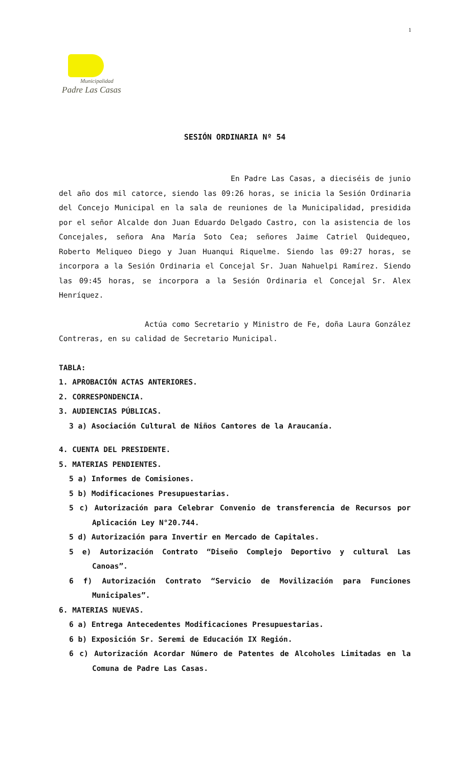1
Municipalidad
Padre Las Casas
SESIÓN ORDINARIA Nº 54
En Padre Las Casas, a dieciséis de junio del año dos mil catorce, siendo las 09:26 horas, se inicia la Sesión Ordinaria del Concejo Municipal en la sala de reuniones de la Municipalidad, presidida por el señor Alcalde don Juan Eduardo Delgado Castro, con la asistencia de los Concejales, señora Ana María Soto Cea; señores Jaime Catriel Quidequeo, Roberto Meliqueo Diego y Juan Huanqui Riquelme. Siendo las 09:27 horas, se incorpora a la Sesión Ordinaria el Concejal Sr. Juan Nahuelpi Ramírez. Siendo las 09:45 horas, se incorpora a la Sesión Ordinaria el Concejal Sr. Alex Henríquez.
Actúa como Secretario y Ministro de Fe, doña Laura González Contreras, en su calidad de Secretario Municipal.
TABLA:
1. APROBACIÓN ACTAS ANTERIORES.
2. CORRESPONDENCIA.
3. AUDIENCIAS PÚBLICAS.
3 a) Asociación Cultural de Niños Cantores de la Araucanía.
4. CUENTA DEL PRESIDENTE.
5. MATERIAS PENDIENTES.
5 a) Informes de Comisiones.
5 b) Modificaciones Presupuestarias.
5 c) Autorización para Celebrar Convenio de transferencia de Recursos por Aplicación Ley N°20.744.
5 d) Autorización para Invertir en Mercado de Capitales.
5 e) Autorización Contrato “Diseño Complejo Deportivo y cultural Las Canoas”.
6 f) Autorización Contrato “Servicio de Movilización para Funciones Municipales”.
6. MATERIAS NUEVAS.
6 a) Entrega Antecedentes Modificaciones Presupuestarias.
6 b) Exposición Sr. Seremi de Educación IX Región.
6 c) Autorización Acordar Número de Patentes de Alcoholes Limitadas en la Comuna de Padre Las Casas.